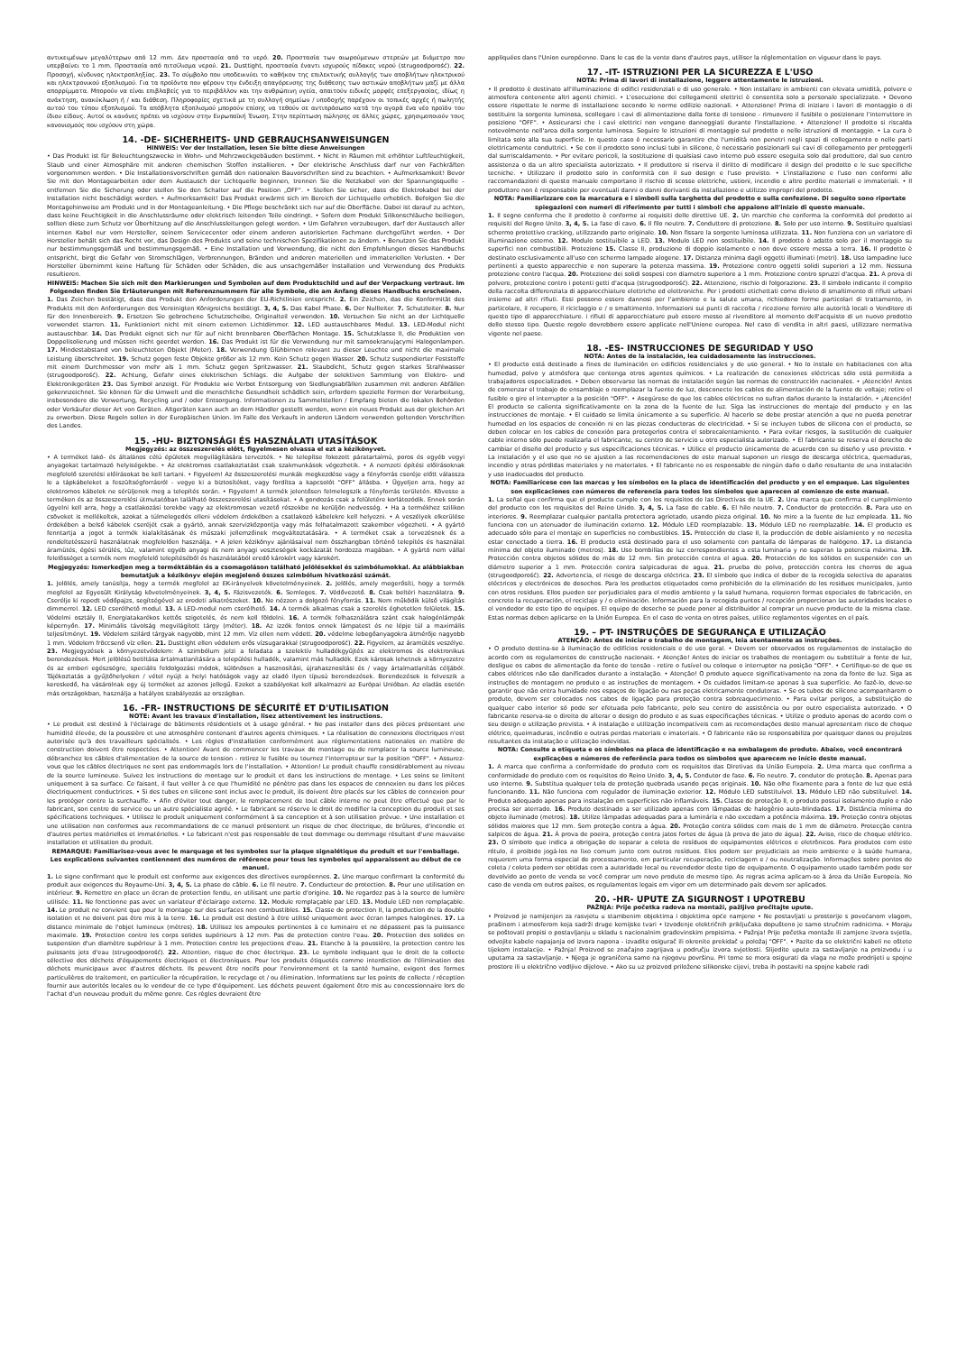αντικειμένων μεγαλύτερων από 12 mm. Δεν προστασία από το νερό. 20. Προστασία των αιωρούμενων στερεών με διάμετρο που υπερβαίνει το 1 mm. Προστασία από πιτσίλισμα νερού. 21. Dusttight, προστασία έναντι ισχυρούς πίδακες νερού (strugoodporość). 22. Προσοχή, κίνδυνος ηλεκτροπληξίας. 23. Το σύμβολο που υποδεικνύει το καθήκον της επιλεκτικής συλλογής των αποβλήτων ηλεκτρικού και ηλεκτρονικού εξοπλισμού. Για τα προϊόντα που φέρουν την ένδειξη απαγόρευσης της διάθεσης των αστικών αποβλήτων μαζί με άλλα απορρίμματα. Μπορούν να είναι επιβλαβείς για το περιβάλλον και την ανθρώπινη υγεία, απαιτούν ειδικές μορφές επεξεργασίας, ιδίως η ανάκτηση, ανακύκλωση ή / και διάθεση. Πληροφορίες σχετικά με τη συλλογή σημείων / υποδοχής παρέχουν οι τοπικές αρχές ή πωλητής αυτού του τύπου εξοπλισμού. Τα απόβλητα εξοπλισμού μπορούν επίσης να τεθούν σε αντιπρόσωπο κατά την αγορά ένα νέο προϊόν του ίδιου είδους. Αυτοί οι κανόνες πρέπει να ισχύουν στην Ευρωπαϊκή Ένωση. Στην περίπτωση πώλησης σε άλλες χώρες, χρησιμοποιούν τους κανονισμούς που ισχύουν στη χώρα.
14. -DE- SICHERHEITS- UND GEBRAUCHSANWEISUNGEN
HINWEIS: Vor der Installation, lesen Sie bitte diese Anweisungen
• Das Produkt ist für Beleuchtungszwecke in Wohn- und Mehrzweckgebäuden bestimmt. • Nicht in Räumen mit erhöhter Luftfeuchtigkeit, Staub und einer Atmosphäre mit anderen chemischen Stoffen installieren. • Der elektrische Anschluss darf nur von Fachkräften vorgenommen werden. • Die Installationsvorschriften gemäß den nationalen Bauvorschriften sind zu beachten. • Aufmerksamkeit! Bevor Sie mit den Montagearbeiten oder dem Austausch der Lichtquelle beginnen, trennen Sie die Netzkabel von der Spannungsquelle – entfernen Sie die Sicherung oder stellen Sie den Schalter auf die Position „OFF“. • Stellen Sie sicher, dass die Elektrokabel bei der Installation nicht beschädigt werden. • Aufmerksamkeit! Das Produkt erwärmt sich im Bereich der Lichtquelle erheblich. Befolgen Sie die Montagehinweise am Produkt und in der Montageanleitung. • Die Pflege beschränkt sich nur auf die Oberfläche. Dabei ist darauf zu achten, dass keine Feuchtigkeit in die Anschlussräume oder elektrisch leitenden Teile eindringt. • Sofern dem Produkt Silikonschläuche beiliegen, sollten diese zum Schutz vor Überhitzung auf die Anschlussleitungen gelegt werden. • Um Gefahren vorzubeugen, darf der Austausch aller internen Kabel nur vom Hersteller, seinem Servicecenter oder einem anderen autorisierten Fachmann durchgeführt werden. • Der Hersteller behält sich das Recht vor, das Design des Produkts und seine technischen Spezifikationen zu ändern. • Benutzen Sie das Produkt nur bestimmungsgemäß und bestimmungsgemäß. • Eine Installation und Verwendung, die nicht den Empfehlungen dieses Handbuchs entspricht, birgt die Gefahr von Stromschlägen, Verbrennungen, Bränden und anderen materiellen und immateriellen Verlusten. • Der Hersteller übernimmt keine Haftung für Schäden oder Schäden, die aus unsachgemäßer Installation und Verwendung des Produkts resultieren.
HINWEIS: Machen Sie sich mit den Markierungen und Symbolen auf dem Produktschild und auf der Verpackung vertraut. Im Folgenden finden Sie Erläuterungen mit Referenznummern für alle Symbole, die am Anfang dieses Handbuchs erscheinen.
1. Das Zeichen bestätigt, dass das Produkt den Anforderungen der EU-Richtlinien entspricht. 2. Ein Zeichen, das die Konformität des Produkts mit den Anforderungen des Vereinigten Königreichs bestätigt. 3, 4, 5. Das Kabel Phase. 6. Der Nullleiter. 7. Schutzleiter. 8. Nur für den Innenbereich. 9. Ersetzen Sie gebrochene Schutzscheibe, Originalteil verwenden. 10. Versuchen Sie nicht an der Lichtquelle verwendet starren. 11. Funktioniert nicht mit einem externen Lichtdimmer. 12. LED austauschbares Modul. 13. LED-Modul nicht austauschbar. 14. Das Produkt eignet sich nur für auf nicht brennbaren Oberflächen Montage. 15. Schutzklasse II, die Produktion von Doppelisolierung und müssen nicht geerdet werden. 16. Das Produkt ist für die Verwendung nur mit samoekranującymi Halogenlampen. 17. Mindestabstand von beleuchteten Objekt (Meter). 18. Verwendung Glühbirnen relevant zu dieser Leuchte und nicht die maximale Leistung überschreitet. 19. Schutz gegen feste Objekte größer als 12 mm. Kein Schutz gegen Wasser. 20. Schutz suspendierter Feststoffe mit einem Durchmesser von mehr als 1 mm. Schutz gegen Spritzwasser. 21. Staubdicht, Schutz gegen starkes Strahlwasser (strugoodporość). 22. Achtung, Gefahr eines elektrischen Schlags. die Aufgabe der selektiven Sammlung von Elektro- und Elektronikgeräten 23. Das Symbol anzeigt. Für Produkte wie Verbot Entsorgung von Siedlungsabfällen zusammen mit anderen Abfällen gekennzeichnet. Sie können für die Umwelt und die menschliche Gesundheit schädlich sein, erfordern spezielle Formen der Verarbeitung, insbesondere die Verwertung, Recycling und / oder Entsorgung. Informationen zu Sammelstellen / Empfang bieten die lokalen Behörden oder Verkäufer dieser Art von Geräten. Altgeräten kann auch an dem Händler gestellt werden, wenn ein neues Produkt aus der gleichen Art zu erwerben. Diese Regeln sollen in der Europäischen Union. Im Falle des Verkaufs in anderen Ländern verwenden geltenden Vorschriften des Landes.
15. -HU- BIZTONSÁGI ÉS HASZNÁLATI UTASÍTÁSOK
Megjegyzés: az összeszerelés előtt, figyelmesen olvassa el ezt a kézikönyvet.
• A terméket lakó- és általános célú épületek megvilágítására tervezték. • Ne telepítse fokozott páratartalmú, poros és egyéb vegyi anyagokat tartalmazó helyiségekbe. • Az elektromos csatlakoztatást csak szakmunkások végezhetik. • A nemzeti építési előírásoknak megfelelő szerelési előírásokat be kell tartani. • Figyelem! Az összeszerelési munkák megkezdése vagy a fényforrás cseréje előtt válassza le a tápkábeleket a feszültségforrásról - vegye ki a biztosítékot, vagy fordítsa a kapcsolót "OFF" állásba. • Ügyeljen arra, hogy az elektromos kábelek ne sérüljenek meg a telepítés során. • Figyelem! A termék jelentősen felmelegszik a fényforrás területén. Kövesse a terméken és az összeszerelési útmutatóban található összeszerelési utasításokat. • A gondozás csak a felületére korlátozódik. Ennek során ügyelni kell arra, hogy a csatlakozási terekbe vagy az elektromosan vezető részekbe ne kerüljön nedvesség. • Ha a termékhez szilikon csöveket is mellékeltek, azokat a túlmelegedés elleni védelem érdekében a csatlakozó kábelekre kell helyezni. • A veszélyek elkerülése érdekében a belső kábelek cseréjét csak a gyártó, annak szervizközpontja vagy más felhatalmazott szakember végezheti. • A gyártó fenntartja a jogot a termék kialakításának és műszaki jellemzőinek megváltoztatására. • A terméket csak a tervezésnek és a rendeltetésszerű használatnak megfelelően használja. • A jelen kézikönyv ajánlásaival nem összhangban történő telepítés és használat áramütés, égési sérülés, tűz, valamint egyéb anyagi és nem anyagi veszteségek kockázatát hordozza magában. • A gyártó nem vállal felelősséget a termék nem megfelelő telepítéséből és használatából eredő károkért vagy károkért.
Megjegyzés: Ismerkedjen meg a terméktáblán és a csomagoláson található jelölésekkel és szimbólumokkal. Az alábbiakban bemutatjuk a kézikönyv elején megjelenő összes szimbólum hivatkozási számát.
1. Jelölés, amely tanúsítja, hogy a termék megfelel az EK-irányelvek követelményeinek. 2. Jelölés, amely megerősíti, hogy a termék megfelel az Egyesült Királyság követelményeinek. 3, 4, 5. Fázisvezeték. 6. Semleges. 7. Védővezető. 8. Csak beltéri használatra. 9. Cserélje ki repedt védőpajzs, segítségével az eredeti alkatrészeket. 10. Ne nézzen a dolgozó fényforrás. 11. Nem működik külső világítás dimmerrel. 12. LED cserélhető modul. 13. A LED-modul nem cserélhető. 14. A termék alkalmas csak a szerelés éghetetlen felületek. 15. Védelmi osztály II, Energiatakarékos kettős szigetelés, és nem kell földelni. 16. A termék felhasználásra szánt csak halogénlámpák képernyőn. 17. Minimális távolság megvilágított tárgy (méter). 18. Az izzók fontos ennek lámpatest és ne lépje túl a maximális teljesítményt. 19. Védelem szilárd tárgyak nagyobb, mint 12 mm. Víz ellen nem védett. 20. védelme lebegőanyagokra átmérője nagyobb 1 mm. Védelem fröccsenő víz ellen. 21. Dusttight ellen védelem erős vízsugarakkal (strugoodporość). 22. Figyelem, az áramütés veszélye. 23. Megjegyzések a környezetvédelem: A szimbólum jelzi a feladata a szelektív hulladékgyűjtés az elektromos és elektronikus berendezések. Mert jelölésű betiltása ártalmatlanítására a települési hulladék, valamint más hulladék. Ezek károsak lehetnek a környezetre és az emberi egészségre, speciális feldolgozási módok, különösen a hasznosítási, újrahasznosítási és / vagy ártalmatlanítás céljából. Tájékoztatás a gyűjtőhelyeken / vétel nyújt a helyi hatóságok vagy az eladó ilyen típusú berendezések. Berendezések is felveszik a kereskedő, ha vásárolnak egy új terméket az azonos jellegű. Ezeket a szabályokat kell alkalmazni az Európai Unióban. Az eladás esetén más országokban, használja a hatályos szabályozás az országban.
16. -FR- INSTRUCTIONS DE SÉCURITÉ ET D'UTILISATION
NOTE: Avant les travaux d'installation, lisez attentivement les instructions.
• Le produit est destiné à l'éclairage de bâtiments résidentiels et à usage général. • Ne pas installer dans des pièces présentant une humidité élevée, de la poussière et une atmosphère contenant d'autres agents chimiques. • La réalisation de connexions électriques n'est autorisée qu'à des travailleurs spécialisés. • Les règles d'installation conformément aux réglementations nationales en matière de construction doivent être respectées. • Attention! Avant de commencer les travaux de montage ou de remplacer la source lumineuse, débranchez les câbles d'alimentation de la source de tension - retirez le fusible ou tournez l'interrupteur sur la position "OFF". • Assurez-vous que les câbles électriques ne sont pas endommagés lors de l'installation. • Attention! Le produit chauffe considérablement au niveau de la source lumineuse. Suivez les instructions de montage sur le produit et dans les instructions de montage. • Les soins se limitent uniquement à sa surface. Ce faisant, il faut veiller à ce que l'humidité ne pénètre pas dans les espaces de connexion ou dans les pièces électriquement conductrices. • Si des tubes en silicone sont inclus avec le produit, ils doivent être placés sur les câbles de connexion pour les protéger contre la surchauffe. • Afin d'éviter tout danger, le remplacement de tout câble interne ne peut être effectué que par le fabricant, son centre de service ou un autre spécialiste agréé. • Le fabricant se réserve le droit de modifier la conception du produit et ses spécifications techniques. • Utilisez le produit uniquement conformément à sa conception et à son utilisation prévue. • Une installation et une utilisation non conformes aux recommandations de ce manuel présentent un risque de choc électrique, de brûlures, d'incendie et d'autres pertes matérielles et immatérielles. • Le fabricant n'est pas responsable de tout dommage ou dommage résultant d'une mauvaise installation et utilisation du produit.
REMARQUE: Familiarisez-vous avec le marquage et les symboles sur la plaque signalétique du produit et sur l'emballage. Les explications suivantes contiennent des numéros de référence pour tous les symboles qui apparaissent au début de ce manuel.
1. Le signe confirmant que le produit est conforme aux exigences des directives européennes. 2. Une marque confirmant la conformité du produit aux exigences du Royaume-Uni. 3, 4, 5. La phase de câble. 6. Le fil neutre. 7. Conducteur de protection. 8. Pour une utilisation en intérieur. 9. Remettre en place un écran de protection fendu, en utilisant une partie d'origine. 10. Ne regardez pas à la source de lumière utilisée. 11. Ne fonctionne pas avec un variateur d'éclairage externe. 12. Module remplaçable par LED. 13. Module LED non remplaçable. 14. Le produit ne convient que pour le montage sur des surfaces non combustibles. 15. Classe de protection II, la production de la double isolation et ne doivent pas être mis à la terre. 16. Le produit est destiné à être utilisé uniquement avec écran lampes halogènes. 17. La distance minimale de l'objet lumineux (mètres). 18. Utilisez les ampoules pertinentes à ce luminaire et ne dépassent pas la puissance maximale. 19. Protection contre les corps solides supérieurs à 12 mm. Pas de protection contre l'eau. 20. Protection des solides en suspension d'un diamètre supérieur à 1 mm. Protection contre les projections d'eau. 21. Etanche à la poussière, la protection contre les puissants jets d'eau (strugoodporość). 22. Attention, risque de choc électrique. 23. Le symbole indiquant que le droit de la collecte sélective des déchets d'équipements électriques et électroniques. Pour les produits étiquetés comme interdiction de l'élimination des déchets municipaux avec d'autres déchets. Ils peuvent être nocifs pour l'environnement et la santé humaine, exigent des formes particulières de traitement, en particulier la récupération, le recyclage et / ou élimination. Informations sur les points de collecte / réception fournir aux autorités locales ou le vendeur de ce type d'équipement. Les déchets peuvent également être mis au concessionnaire lors de l'achat d'un nouveau produit du même genre. Ces règles devraient être
appliquées dans l'Union européenne. Dans le cas de la vente dans d'autres pays, utiliser la réglementation en vigueur dans le pays.
17. -IT- ISTRUZIONI PER LA SICUREZZA E L'USO
NOTA: Prima di lavori di installazione, leggere attentamente le istruzioni.
• Il prodotto è destinato all'illuminazione di edifici residenziali e di uso generale. • Non installare in ambienti con elevata umidità, polvere e atmosfera contenente altri agenti chimici. • L'esecuzione dei collegamenti elettrici è consentita solo a personale specializzato. • Devono essere rispettate le norme di installazione secondo le norme edilizie nazionali. • Attenzione! Prima di iniziare i lavori di montaggio o di sostituire la sorgente luminosa, scollegare i cavi di alimentazione dalla fonte di tensione - rimuovere il fusibile o posizionare l'interruttore in posizione "OFF". • Assicurarsi che i cavi elettrici non vengano danneggiati durante l'installazione. • Attenzione! Il prodotto si riscalda notevolmente nell'area della sorgente luminosa. Seguire le istruzioni di montaggio sul prodotto e nelle istruzioni di montaggio. • La cura è limitata solo alla sua superficie. In questo caso è necessario garantire che l'umidità non penetri negli spazi di collegamento o nelle parti elettricamente conduttrici. • Se con il prodotto sono inclusi tubi in silicone, è necessario posizionarli sui cavi di collegamento per proteggerli dal surriscaldamento. • Per evitare pericoli, la sostituzione di qualsiasi cavo interno può essere eseguita solo dal produttore, dal suo centro assistenza o da un altro specialista autorizzato. • Il produttore si riserva il diritto di modificare il design del prodotto e le sue specifiche tecniche. • Utilizzare il prodotto solo in conformità con il suo design e l'uso previsto. • L'installazione e l'uso non conformi alle raccomandazioni di questo manuale comportano il rischio di scosse elettriche, ustioni, incendio e altre perdite materiali e immateriali. • Il produttore non è responsabile per eventuali danni o danni derivanti da installazione e utilizzo impropri del prodotto.
NOTA: Familiarizzare con la marcatura e i simboli sulla targhetta del prodotto e sulla confezione. Di seguito sono riportate spiegazioni con numeri di riferimento per tutti i simboli che appaiono all'inizio di questo manuale.
1. Il segno conferma che il prodotto è conforme ai requisiti delle direttive UE. 2. Un marchio che conferma la conformità del prodotto ai requisiti del Regno Unito. 3, 4, 5. La fase di cavo. 6. Il filo neutro. 7. Conduttore di protezione. 8. Solo per uso interno. 9. Sostituire qualsiasi schermo protettivo cracking, utilizzando parte originale. 10. Non fissare la sorgente luminosa utilizzata. 11. Non funziona con un variatore di illuminazione esterno. 12. Modulo sostituibile a LED. 13. Modulo LED non sostituibile. 14. Il prodotto è adatto solo per il montaggio su superfici non combustibili. Protezione 15. Classe II, produzione di doppio isolamento e non deve essere messa a terra. 16. Il prodotto è destinato esclusivamente all'uso con schermo lampade alogene. 17. Distanza minima dagli oggetti illuminati (metri). 18. Uso lampadine luce pertinenti a questo apparecchio e non superare la potenza massima. 19. Protezione contro oggetti solidi superiori a 12 mm. Nessuna protezione contro l'acqua. 20. Protezione dei solidi sospesi con diametro superiore a 1 mm. Protezione contro spruzzi d'acqua. 21. A prova di polvere, protezione contro i potenti getti d'acqua (strugoodporość). 22. Attenzione, rischio di folgorazione. 23. Il simbolo indicante il compito della raccolta differenziata di apparecchiature elettriche ed elettroniche. Per i prodotti etichettati come divieto di smaltimento di rifiuti urbani insieme ad altri rifiuti. Essi possono essere dannosi per l'ambiente e la salute umana, richiedono forme particolari di trattamento, in particolare, il recupero, il riciclaggio e / o smaltimento. Informazioni sui punti di raccolta / ricezione fornire alle autorità locali o Venditore di questo tipo di apparecchiature. i rifiuti di apparecchiature può essere messo al rivenditore al momento dell'acquisto di un nuovo prodotto dello stesso tipo. Queste regole dovrebbero essere applicate nell'Unione europea. Nel caso di vendita in altri paesi, utilizzare normativa vigente nel paese.
18. -ES- INSTRUCCIONES DE SEGURIDAD Y USO
NOTA: Antes de la instalación, lea cuidadosamente las instrucciones.
• El producto está destinado a fines de iluminación en edificios residenciales y de uso general. • No lo instale en habitaciones con alta humedad, polvo y atmósfera que contenga otros agentes químicos. • La realización de conexiones eléctricas sólo está permitida a trabajadores especializados. • Deben observarse las normas de instalación según las normas de construcción nacionales. • ¡Atención! Antes de comenzar el trabajo de ensamblaje o reemplazar la fuente de luz, desconecte los cables de alimentación de la fuente de voltaje; retire el fusible o gire el interruptor a la posición "OFF". • Asegúrese de que los cables eléctricos no sufran daños durante la instalación. • ¡Atención! El producto se calienta significativamente en la zona de la fuente de luz. Siga las instrucciones de montaje del producto y en las instrucciones de montaje. • El cuidado se limita únicamente a su superficie. Al hacerlo se debe prestar atención a que no pueda penetrar humedad en los espacios de conexión ni en las piezas conductoras de electricidad. • Si se incluyen tubos de silicona con el producto, se deben colocar en los cables de conexión para protegerlos contra el sobrecalentamiento. • Para evitar riesgos, la sustitución de cualquier cable interno sólo puede realizarla el fabricante, su centro de servicio u otro especialista autorizado. • El fabricante se reserva el derecho de cambiar el diseño del producto y sus especificaciones técnicas. • Utilice el producto únicamente de acuerdo con su diseño y uso previsto. • La instalación y el uso que no se ajusten a las recomendaciones de este manual suponen un riesgo de descarga eléctrica, quemaduras, incendio y otras pérdidas materiales y no materiales. • El fabricante no es responsable de ningún daño o daño resultante de una instalación y uso inadecuados del producto.
NOTA: Familiarícese con las marcas y los símbolos en la placa de identificación del producto y en el empaque. Las siguientes son explicaciones con números de referencia para todos los símbolos que aparecen al comienzo de este manual.
1. La señal que confirma que el producto cumple con los requisitos de las Directivas de la UE. 2. Una marca que confirma el cumplimiento del producto con los requisitos del Reino Unido. 3, 4, 5. La fase de cable. 6. El hilo neutro. 7. Conductor de protección. 8. Para uso en interiores. 9. Reemplazar cualquier pantalla protectora agrietado, usando pieza original. 10. No mire a la fuente de luz empleada. 11. No funciona con un atenuador de iluminación externo. 12. Módulo LED reemplazable. 13. Módulo LED no reemplazable. 14. El producto es adecuado sólo para el montaje en superficies no combustibles. 15. Protección de clase II, la producción de doble aislamiento y no necesita estar conectado a tierra. 16. El producto está destinado para el uso solamente con pantalla de lámparas de halógeno. 17. La distancia mínima del objeto iluminado (metros). 18. Uso bombillas de luz correspondientes a esta luminaria y no superan la potencia máxima. 19. Protección contra objetos sólidos de más de 12 mm. Sin protección contra el agua. 20. Protección de los sólidos en suspensión con un diámetro superior a 1 mm. Protección contra salpicaduras de agua. 21. prueba de polvo, protección contra los chorros de agua (strugoodporość). 22. Advertencia, el riesgo de descarga eléctrica. 23. El símbolo que indica el deber de la recogida selectiva de aparatos eléctricos y electrónicos de desechos. Para los productos etiquetados como prohibición de la eliminación de los residuos municipales, junto con otros residuos. Ellos pueden ser perjudiciales para el medio ambiente y la salud humana, requieren formas especiales de fabricación, en concreto la recuperación, el reciclaje y / o eliminación. Información para la recogida puntos / recepción proporcionan las autoridades locales o el vendedor de este tipo de equipos. El equipo de desecho se puede poner al distribuidor al comprar un nuevo producto de la misma clase. Estas normas deben aplicarse en la Unión Europea. En el caso de venta en otros países, utilice reglamentos vigentes en el país.
19. – PT- INSTRUÇÕES DE SEGURANÇA E UTILIZAÇÃO
ATENÇÃO: Antes de iniciar o trabalho de montagem, leia atentamente as instruções.
• O produto destina-se à iluminação de edifícios residenciais e de uso geral. • Devem ser observados os regulamentos de instalação de acordo com os regulamentos de construção nacionais. • Atenção! Antes de iniciar os trabalhos de montagem ou substituir a fonte de luz, desligue os cabos de alimentação da fonte de tensão - retire o fusível ou coloque o interruptor na posição "OFF". • Certifique-se de que os cabos elétricos não são danificados durante a instalação. • Atenção! O produto aquece significativamente na zona da fonte de luz. Siga as instruções de montagem no produto e as instruções de montagem. • Os cuidados limitam-se apenas à sua superfície. Ao fazê-lo, deve-se garantir que não entra humidade nos espaços de ligação ou nas peças eletricamente condutoras. • Se os tubos de silicone acompanharem o produto, devem ser colocados nos cabos de ligação para proteção contra sobreaquecimento. • Para evitar perigos, a substituição de qualquer cabo interior só pode ser efetuada pelo fabricante, pelo seu centro de assistência ou por outro especialista autorizado. • O fabricante reserva-se o direito de alterar o design do produto e as suas especificações técnicas. • Utilize o produto apenas de acordo com o seu design e utilização prevista. • A instalação e utilização incompatíveis com as recomendações deste manual apresentam risco de choque elétrico, queimaduras, incêndio e outras perdas materiais e imateriais. • O fabricante não se responsabiliza por quaisquer danos ou prejuízos resultantes da instalação e utilização indevidas.
NOTA: Consulte a etiqueta e os símbolos na placa de identificação e na embalagem do produto. Abaixo, você encontrará explicações e números de referência para todos os símbolos que aparecem no início deste manual.
1. A marca que confirma a conformidade do produto com os requisitos das Diretivas da União Europeia. 2. Uma marca que confirma a conformidade do produto com os requisitos do Reino Unido. 3, 4, 5. Condutor de fase. 6. Fio neutro. 7. condutor de proteção. 8. Apenas para uso interno. 9. Substitua qualquer tela de proteção quebrada usando peças originais. 10. Não olhe fixamente para a fonte de luz que está funcionando. 11. Não funciona com regulador de iluminação exterior. 12. Módulo LED substituível. 13. Módulo LED não substituível. 14. Produto adequado apenas para instalação em superfícies não inflamáveis. 15. Classe de proteção II, o produto possui isolamento duplo e não precisa ser aterrado. 16. Produto destinado a ser utilizado apenas com lâmpadas de halogênio auto-blindadas. 17. Distância mínima do objeto iluminado (metros). 18. Utilize lâmpadas adequadas para a luminária e não excedam a potência máxima. 19. Proteção contra objetos sólidos maiores que 12 mm. Sem proteção contra a água. 20. Proteção contra sólidos com mais de 1 mm de diâmetro. Protecção contra salpicos de água. 21. À prova de poeira, proteção contra jatos fortes de água (à prova de jato de água). 22. Aviso, risco de choque elétrico. 23. O símbolo que indica a obrigação de separar a coleta de resíduos de equipamentos elétricos e eletrônicos. Para produtos com este rótulo, é proibido jogá-los no lixo comum junto com outros resíduos. Eles podem ser prejudiciais ao meio ambiente e à saúde humana, requerem uma forma especial de processamento, em particular recuperação, reciclagem e / ou neutralização. Informações sobre pontos de coleta / coleta podem ser obtidas com a autoridade local ou revendedor deste tipo de equipamento. O equipamento usado também pode ser devolvido ao ponto de venda se você comprar um novo produto do mesmo tipo. As regras acima aplicam-se à área da União Europeia. No caso de venda em outros países, os regulamentos legais em vigor em um determinado país devem ser aplicados.
20. -HR- UPUTE ZA SIGURNOST I UPOTREBU
PAŽNJA: Prije početka radova na montaži, pažljivo pročitajte upute.
• Proizvod je namijenjen za rasvjetu u stambenim objektima i objektima opće namjene • Ne postavljati u prostorije s povećanom vlagom, prašinom i atmosferom koja sadrži druge kemijske tvari • Izvođenje električnih priključaka dopušteno je samo stručnim radnicima. • Moraju se poštovati propisi o postavljanju u skladu s nacionalnim građevinskim propisima. • Pažnja! Prije početka montaže ili zamjene izvora svjetla, odvojite kabele napajanja od izvora napona - izvadite osigurač ili okrenite prekidač u položaj "OFF". • Pazite da se električni kabeli ne oštete tijekom instalacije. • Pažnja! Proizvod se značajno zagrijava u području izvora svjetlosti. Slijedite upute za sastavljanje na proizvodu i u uputama za sastavljanje. • Njega je ograničena samo na njegovu površinu. Pri tome se mora osigurati da vlaga ne može prodrijeti u spojne prostore ili u električno vodljive dijelove. • Ako su uz proizvod priložene silikonske cijevi, treba ih postaviti na spojne kabele radi